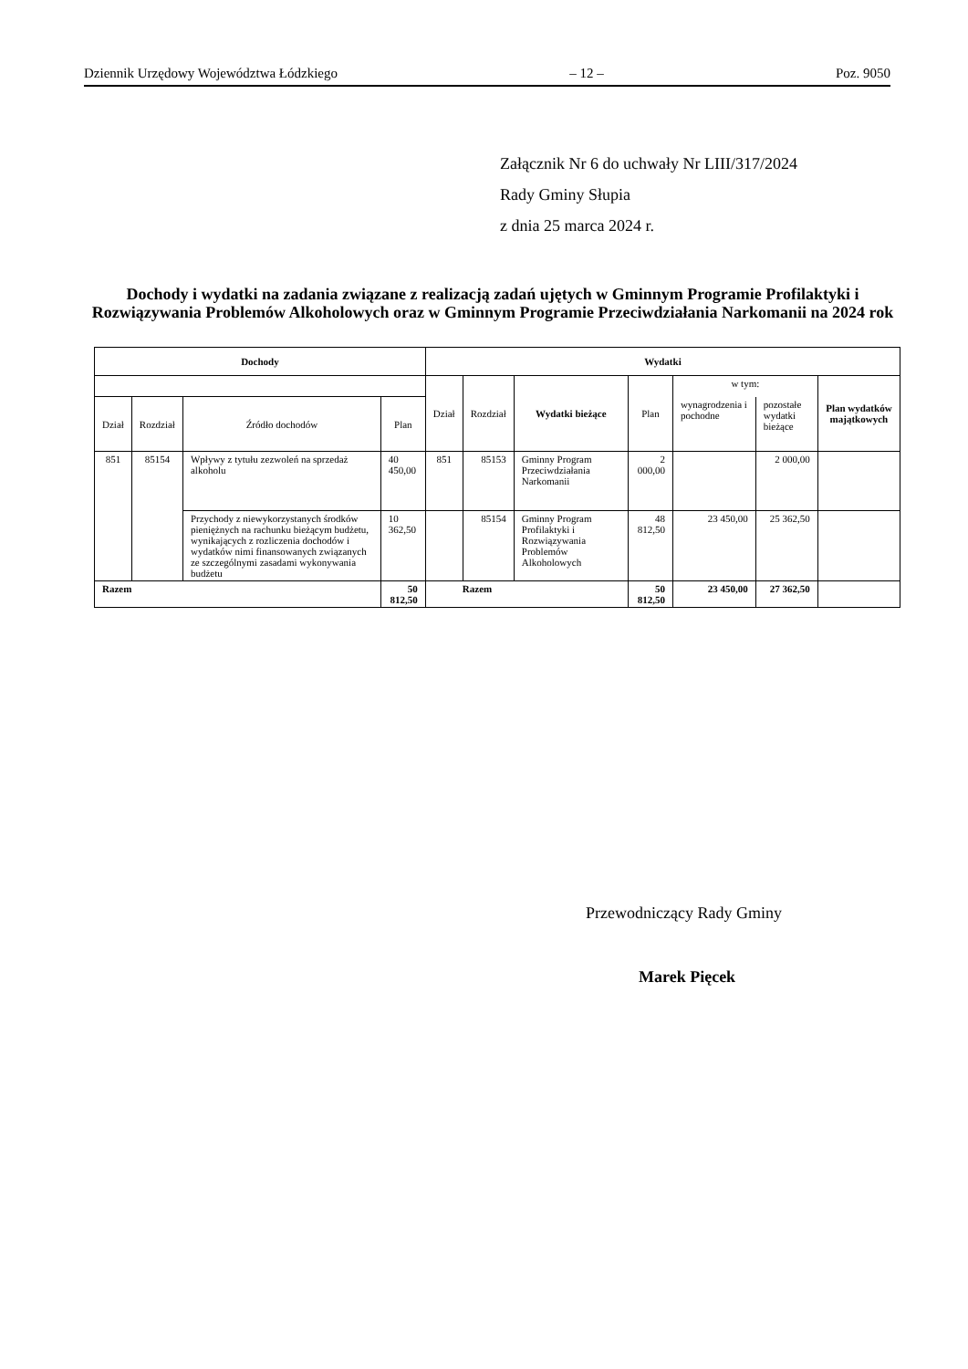Dziennik Urzędowy Województwa Łódzkiego – 12 – Poz. 9050
Załącznik Nr 6 do uchwały Nr LIII/317/2024
Rady Gminy Słupia
z dnia 25 marca 2024 r.
Dochody i wydatki na zadania związane z realizacją zadań ujętych w Gminnym Programie Profilaktyki i Rozwiązywania Problemów Alkoholowych oraz w Gminnym Programie Przeciwdziałania Narkomanii na 2024 rok
| Dochody | | | | Wydatki | | | | | | |
| --- | --- | --- | --- | --- | --- | --- | --- | --- | --- | --- |
| | | | | Dział | Rozdział | Wydatki bieżące | Plan | w tym: | | Plan wydatków majątkowych |
| Dział | Rozdział | Źródło dochodów | Plan | | | | | wynagrodzenia i pochodne | pozostałe wydatki bieżące | |
| 851 | 85154 | Wpływy z tytułu zezwoleń na sprzedaż alkoholu | 40 450,00 | 851 | 85153 | Gminny Program Przeciwdziałania Narkomanii | 2 000,00 | | 2 000,00 | |
| | | Przychody z niewykorzystanych środków pieniężnych na rachunku bieżącym budżetu, wynikających z rozliczenia dochodów i wydatków nimi finansowanych związanych ze szczególnymi zasadami wykonywania budżetu | 10 362,50 | | 85154 | Gminny Program Profilaktyki i Rozwiązywania Problemów Alkoholowych | 48 812,50 | 23 450,00 | 25 362,50 | |
| Razem | | | 50 812,50 | Razem | | | 50 812,50 | 23 450,00 | 27 362,50 | |
Przewodniczący Rady Gminy
Marek Pięcek